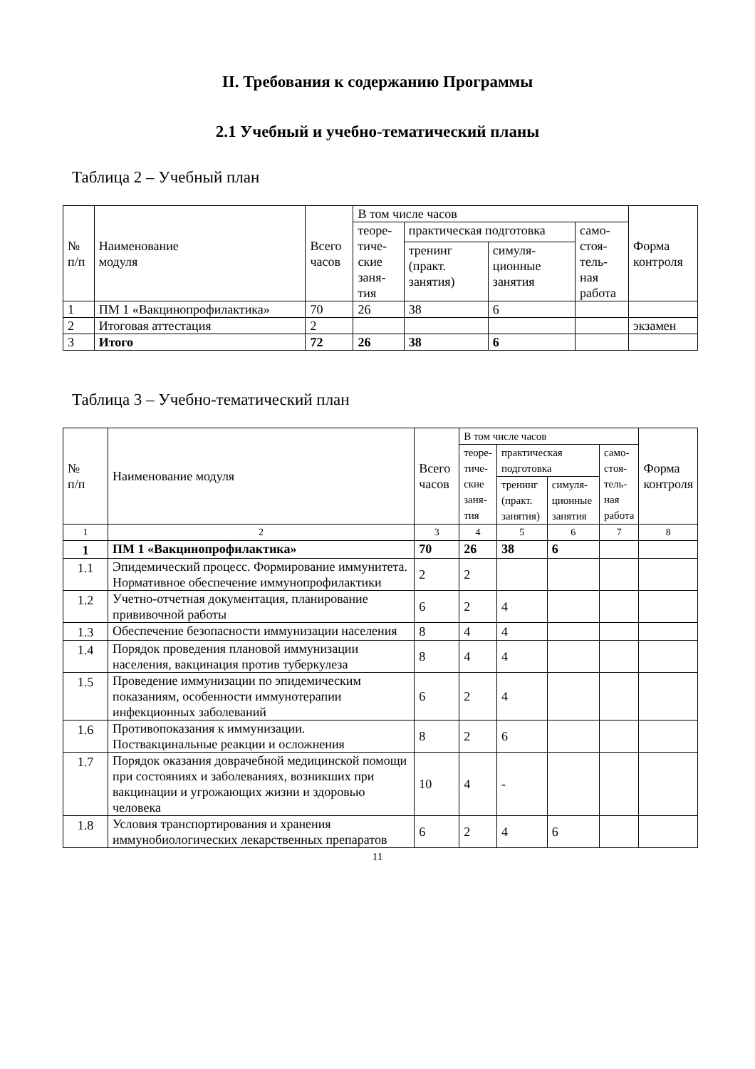II. Требования к содержанию Программы
2.1 Учебный и учебно-тематический планы
Таблица 2 – Учебный план
| № п/п | Наименование модуля | Всего часов | В том числе часов | | | | Форма контроля |
| --- | --- | --- | --- | --- | --- | --- | --- |
| | | | теоре- тиче- ские заня- тия | практическая подготовка | | само- стоя- тель- ная работа | |
| | | | | тренинг (практ. занятия) | симуля- ционные занятия | | |
| 1 | ПМ 1 «Вакцинопрофилактика» | 70 | 26 | 38 | 6 | | |
| 2 | Итоговая аттестация | 2 | | | | | экзамен |
| 3 | Итого | 72 | 26 | 38 | 6 | | |
Таблица 3 – Учебно-тематический план
| № п/п | Наименование модуля | Всего часов | В том числе часов | | | | Форма контроля |
| --- | --- | --- | --- | --- | --- | --- | --- |
| | | | теоре- тиче- ские заня- тия | практическая подготовка | | само- стоя- тель- ная работа | |
| | | | | тренинг (практ. занятия) | симуля- ционные занятия | | |
| 1 | 2 | 3 | 4 | 5 | 6 | 7 | 8 |
| 1 | ПМ 1 «Вакцинопрофилактика» | 70 | 26 | 38 | 6 | | |
| 1.1 | Эпидемический процесс. Формирование иммунитета. Нормативное обеспечение иммунопрофилактики | 2 | 2 | | | | |
| 1.2 | Учетно-отчетная документация, планирование прививочной работы | 6 | 2 | 4 | | | |
| 1.3 | Обеспечение безопасности иммунизации населения | 8 | 4 | 4 | | | |
| 1.4 | Порядок проведения плановой иммунизации населения, вакцинация против туберкулеза | 8 | 4 | 4 | | | |
| 1.5 | Проведение иммунизации по эпидемическим показаниям, особенности иммунотерапии инфекционных заболеваний | 6 | 2 | 4 | | | |
| 1.6 | Противопоказания к иммунизации. Поствакцинальные реакции и осложнения | 8 | 2 | 6 | | | |
| 1.7 | Порядок оказания доврачебной медицинской помощи при состояниях и заболеваниях, возникших при вакцинации и угрожающих жизни и здоровью человека | 10 | 4 | - | | | |
| 1.8 | Условия транспортирования и хранения иммунобиологических лекарственных препаратов | 6 | 2 | 4 | 6 | | |
11